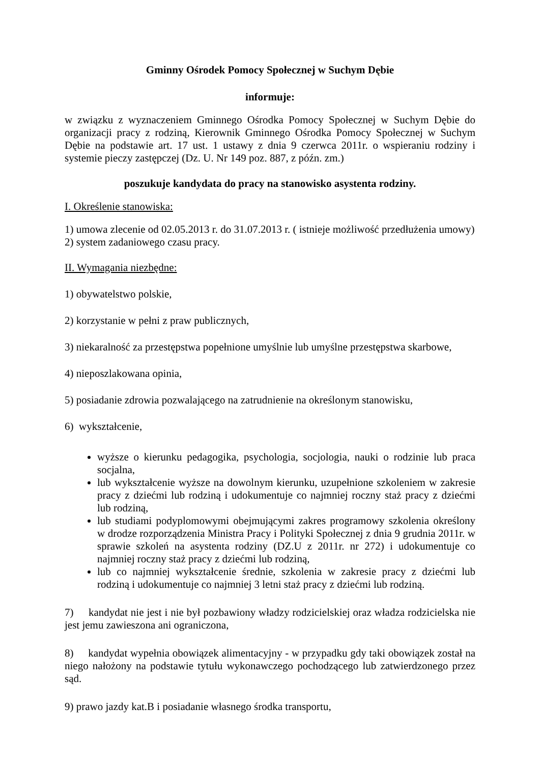Gminny Ośrodek Pomocy Społecznej w Suchym Dębie
informuje:
w związku z wyznaczeniem Gminnego Ośrodka Pomocy Społecznej w Suchym Dębie do organizacji pracy z rodziną, Kierownik Gminnego Ośrodka Pomocy Społecznej w Suchym Dębie na podstawie art. 17 ust. 1 ustawy z dnia 9 czerwca 2011r. o wspieraniu rodziny i systemie pieczy zastępczej (Dz. U. Nr 149 poz. 887, z późn. zm.)
poszukuje kandydata do pracy na stanowisko asystenta rodziny.
I. Określenie stanowiska:
1) umowa zlecenie od 02.05.2013 r. do 31.07.2013 r. ( istnieje możliwość przedłużenia umowy)
2) system zadaniowego czasu pracy.
II. Wymagania niezbędne:
1) obywatelstwo polskie,
2) korzystanie w pełni z praw publicznych,
3) niekaralność za przestępstwa popełnione umyślnie lub umyślne przestępstwa skarbowe,
4) nieposzlakowana opinia,
5) posiadanie zdrowia pozwalającego na zatrudnienie na określonym stanowisku,
6) wykształcenie,
wyższe o kierunku pedagogika, psychologia, socjologia, nauki o rodzinie lub praca socjalna,
lub wykształcenie wyższe na dowolnym kierunku, uzupełnione szkoleniem w zakresie pracy z dziećmi lub rodziną i udokumentuje co najmniej roczny staż pracy z dziećmi lub rodziną,
lub studiami podyplomowymi obejmującymi zakres programowy szkolenia określony w drodze rozporządzenia Ministra Pracy i Polityki Społecznej z dnia 9 grudnia 2011r. w sprawie szkoleń na asystenta rodziny (DZ.U z 2011r. nr 272) i udokumentuje co najmniej roczny staż pracy z dziećmi lub rodziną,
lub co najmniej wykształcenie średnie, szkolenia w zakresie pracy z dziećmi lub rodziną i udokumentuje co najmniej 3 letni staż pracy z dziećmi lub rodziną.
7) kandydat nie jest i nie był pozbawiony władzy rodzicielskiej oraz władza rodzicielska nie jest jemu zawieszona ani ograniczona,
8) kandydat wypełnia obowiązek alimentacyjny - w przypadku gdy taki obowiązek został na niego nałożony na podstawie tytułu wykonawczego pochodzącego lub zatwierdzonego przez sąd.
9) prawo jazdy kat.B i posiadanie własnego środka transportu,